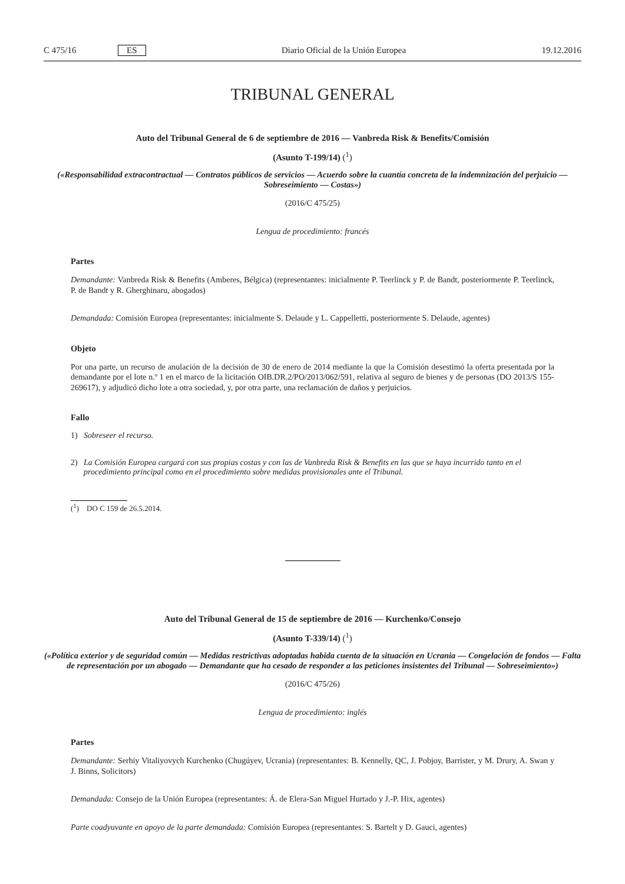C 475/16 ES Diario Oficial de la Unión Europea 19.12.2016
TRIBUNAL GENERAL
Auto del Tribunal General de 6 de septiembre de 2016 — Vanbreda Risk & Benefits/Comisión
(Asunto T-199/14) (<sup>1</sup>)
(«Responsabilidad extracontractual — Contratos públicos de servicios — Acuerdo sobre la cuantía concreta de la indemnización del perjuicio — Sobreseimiento — Costas»)
(2016/C 475/25)
Lengua de procedimiento: francés
Partes
Demandante: Vanbreda Risk & Benefits (Amberes, Bélgica) (representantes: inicialmente P. Teerlinck y P. de Bandt, posteriormente P. Teerlinck, P. de Bandt y R. Gherghinaru, abogados)
Demandada: Comisión Europea (representantes: inicialmente S. Delaude y L. Cappelletti, posteriormente S. Delaude, agentes)
Objeto
Por una parte, un recurso de anulación de la decisión de 30 de enero de 2014 mediante la que la Comisión desestimó la oferta presentada por la demandante por el lote n.º 1 en el marco de la licitación OIB.DR.2/PO/2013/062/591, relativa al seguro de bienes y de personas (DO 2013/S 155-269617), y adjudicó dicho lote a otra sociedad, y, por otra parte, una reclamación de daños y perjuicios.
Fallo
1) Sobreseer el recurso.
2) La Comisión Europea cargará con sus propias costas y con las de Vanbreda Risk & Benefits en las que se haya incurrido tanto en el procedimiento principal como en el procedimiento sobre medidas provisionales ante el Tribunal.
(<sup>1</sup>) DO C 159 de 26.5.2014.
Auto del Tribunal General de 15 de septiembre de 2016 — Kurchenko/Consejo
(Asunto T-339/14) (<sup>1</sup>)
(«Política exterior y de seguridad común — Medidas restrictivas adoptadas habida cuenta de la situación en Ucrania — Congelación de fondos — Falta de representación por un abogado — Demandante que ha cesado de responder a las peticiones insistentes del Tribunal — Sobreseimiento»)
(2016/C 475/26)
Lengua de procedimiento: inglés
Partes
Demandante: Serhiy Vitaliyovych Kurchenko (Chugúyev, Ucrania) (representantes: B. Kennelly, QC, J. Pobjoy, Barrister, y M. Drury, A. Swan y J. Binns, Solicitors)
Demandada: Consejo de la Unión Europea (representantes: Á. de Elera-San Miguel Hurtado y J.-P. Hix, agentes)
Parte coadyuvante en apoyo de la parte demandada: Comisión Europea (representantes: S. Bartelt y D. Gauci, agentes)